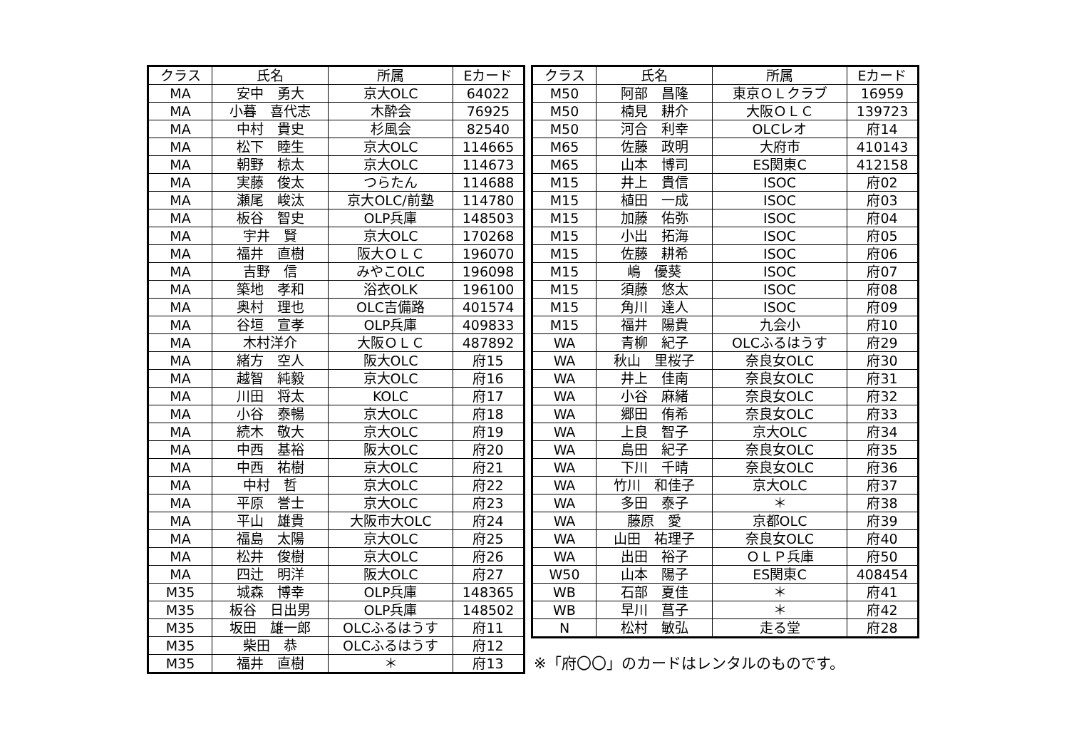| クラス | 氏名 | 所属 | Eカード |
| --- | --- | --- | --- |
| MA | 安中 勇大 | 京大OLC | 64022 |
| MA | 小暮 喜代志 | 木酔会 | 76925 |
| MA | 中村 貴史 | 杉風会 | 82540 |
| MA | 松下 睦生 | 京大OLC | 114665 |
| MA | 朝野 椋太 | 京大OLC | 114673 |
| MA | 実藤 俊太 | つらたん | 114688 |
| MA | 瀬尾 峻汰 | 京大OLC/前塾 | 114780 |
| MA | 板谷 智史 | OLP兵庫 | 148503 |
| MA | 宇井 賢 | 京大OLC | 170268 |
| MA | 福井 直樹 | 阪大ＯＬＣ | 196070 |
| MA | 吉野 信 | みやこOLC | 196098 |
| MA | 築地 孝和 | 浴衣OLK | 196100 |
| MA | 奥村 理也 | OLC吉備路 | 401574 |
| MA | 谷垣 宣孝 | OLP兵庫 | 409833 |
| MA | 木村洋介 | 大阪ＯＬＣ | 487892 |
| MA | 緒方 空人 | 阪大OLC | 府15 |
| MA | 越智 純毅 | 京大OLC | 府16 |
| MA | 川田 将太 | KOLC | 府17 |
| MA | 小谷 泰暢 | 京大OLC | 府18 |
| MA | 続木 敬大 | 京大OLC | 府19 |
| MA | 中西 基裕 | 阪大OLC | 府20 |
| MA | 中西 祐樹 | 京大OLC | 府21 |
| MA | 中村 哲 | 京大OLC | 府22 |
| MA | 平原 誉士 | 京大OLC | 府23 |
| MA | 平山 雄貴 | 大阪市大OLC | 府24 |
| MA | 福島 太陽 | 京大OLC | 府25 |
| MA | 松井 俊樹 | 京大OLC | 府26 |
| MA | 四辻 明洋 | 阪大OLC | 府27 |
| M35 | 城森 博幸 | OLP兵庫 | 148365 |
| M35 | 板谷 日出男 | OLP兵庫 | 148502 |
| M35 | 坂田 雄一郎 | OLCふるはうす | 府11 |
| M35 | 柴田 恭 | OLCふるはうす | 府12 |
| M35 | 福井 直樹 | ＊ | 府13 |
| クラス | 氏名 | 所属 | Eカード |
| --- | --- | --- | --- |
| M50 | 阿部 昌隆 | 東京ＯＬクラブ | 16959 |
| M50 | 楠見 耕介 | 大阪ＯＬＣ | 139723 |
| M50 | 河合 利幸 | OLCレオ | 府14 |
| M65 | 佐藤 政明 | 大府市 | 410143 |
| M65 | 山本 博司 | ES関東C | 412158 |
| M15 | 井上 貴信 | ISOC | 府02 |
| M15 | 植田 一成 | ISOC | 府03 |
| M15 | 加藤 佑弥 | ISOC | 府04 |
| M15 | 小出 拓海 | ISOC | 府05 |
| M15 | 佐藤 耕希 | ISOC | 府06 |
| M15 | 嶋 優葵 | ISOC | 府07 |
| M15 | 須藤 悠太 | ISOC | 府08 |
| M15 | 角川 達人 | ISOC | 府09 |
| M15 | 福井 陽貴 | 九会小 | 府10 |
| WA | 青柳 紀子 | OLCふるはうす | 府29 |
| WA | 秋山 里桜子 | 奈良女OLC | 府30 |
| WA | 井上 佳南 | 奈良女OLC | 府31 |
| WA | 小谷 麻緒 | 奈良女OLC | 府32 |
| WA | 郷田 侑希 | 奈良女OLC | 府33 |
| WA | 上良 智子 | 京大OLC | 府34 |
| WA | 島田 紀子 | 奈良女OLC | 府35 |
| WA | 下川 千晴 | 奈良女OLC | 府36 |
| WA | 竹川 和佳子 | 京大OLC | 府37 |
| WA | 多田 泰子 | ＊ | 府38 |
| WA | 藤原 愛 | 京都OLC | 府39 |
| WA | 山田 祐理子 | 奈良女OLC | 府40 |
| WA | 出田 裕子 | ＯＬＰ兵庫 | 府50 |
| W50 | 山本 陽子 | ES関東C | 408454 |
| WB | 石部 夏佳 | ＊ | 府41 |
| WB | 早川 菖子 | ＊ | 府42 |
| N | 松村 敏弘 | 走る堂 | 府28 |
※「府〇〇」のカードはレンタルのものです。